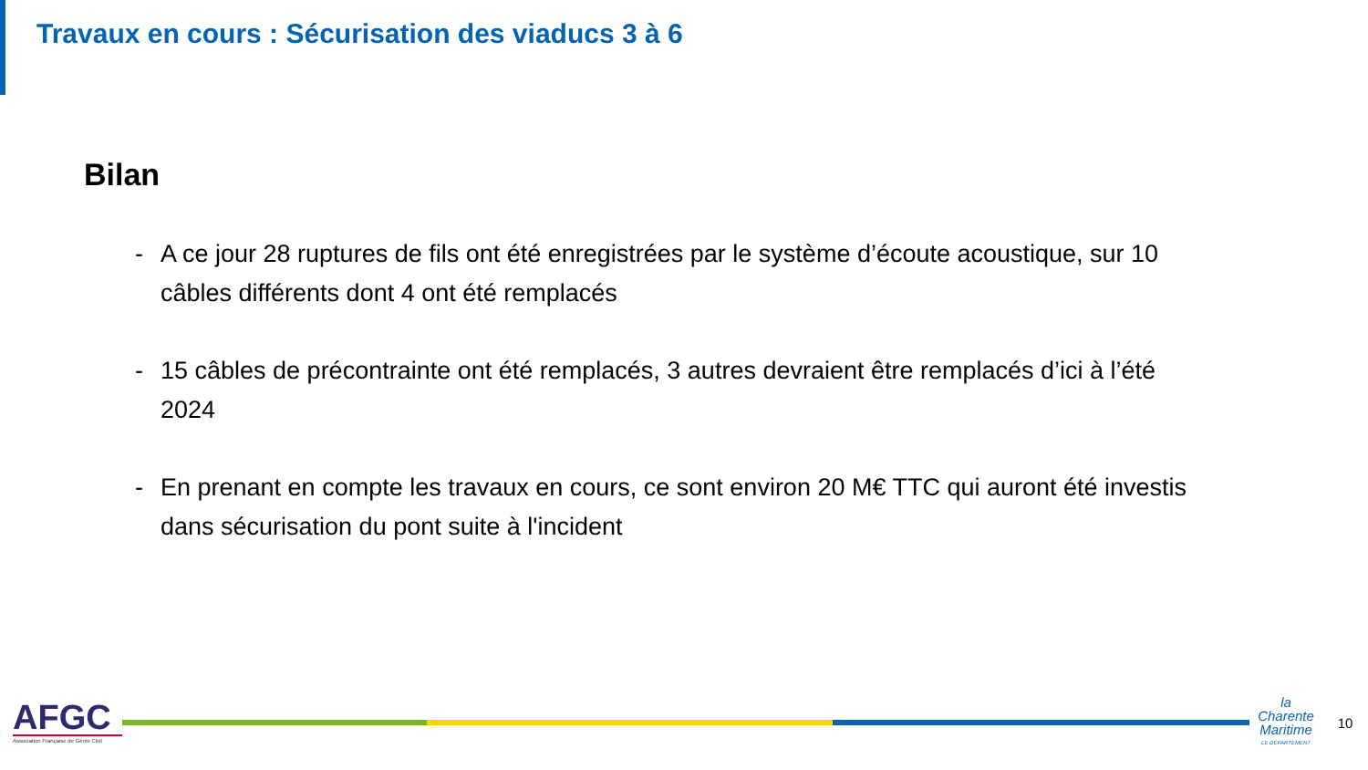Travaux en cours : Sécurisation des viaducs 3 à 6
Bilan
- A ce jour 28 ruptures de fils ont été enregistrées par le système d’écoute acoustique, sur 10 câbles différents dont 4 ont été remplacés
- 15 câbles de précontrainte ont été remplacés, 3 autres devraient être remplacés d’ici à l’été 2024
- En prenant en compte les travaux en cours, ce sont environ 20 M€ TTC qui auront été investis dans sécurisation du pont suite à l'incident
AFGC
Association Française de Génie Civil
la
Charente
Maritime
LE DÉPARTEMENT
10